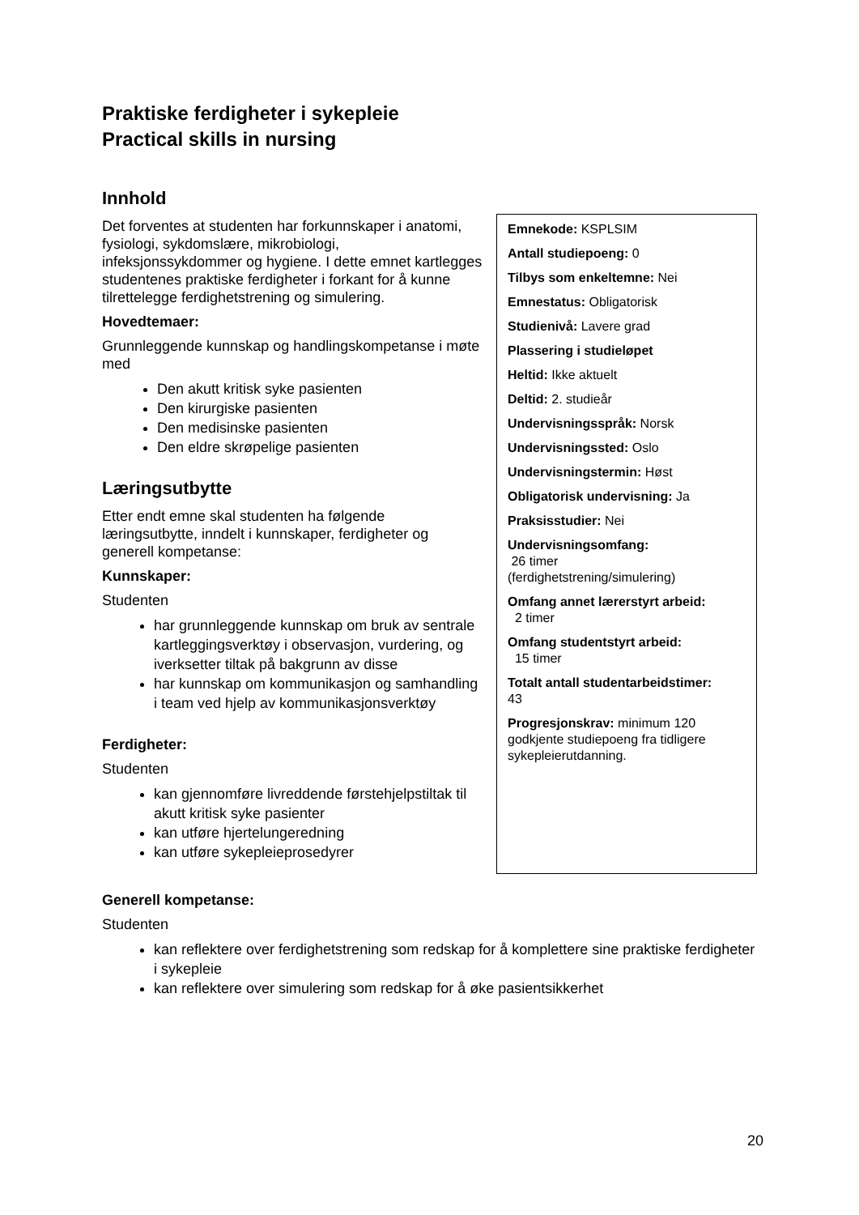Praktiske ferdigheter i sykepleie
Practical skills in nursing
Innhold
Emnekode: KSPLSIM
Antall studiepoeng: 0
Tilbys som enkeltemne: Nei
Emnestatus: Obligatorisk
Studienivå: Lavere grad
Plassering i studieløpet
Heltid: Ikke aktuelt
Deltid: 2. studieår
Undervisningsspråk: Norsk
Undervisningssted: Oslo
Undervisningstermin: Høst
Obligatorisk undervisning: Ja
Praksisstudier: Nei
Undervisningsomfang:
26 timer
(ferdighetstrening/simulering)
Omfang annet lærerstyrt arbeid:
2 timer
Omfang studentstyrt arbeid:
15 timer
Totalt antall studentarbeidstimer:
43
Progresjonskrav: minimum 120 godkjente studiepoeng fra tidligere sykepleierutdanning.
Det forventes at studenten har forkunnskaper i anatomi, fysiologi, sykdomslære, mikrobiologi, infeksjonssykdommer og hygiene. I dette emnet kartlegges studentenes praktiske ferdigheter i forkant for å kunne tilrettelegge ferdighetstrening og simulering.
Hovedtemaer:
Grunnleggende kunnskap og handlingskompetanse i møte med
Den akutt kritisk syke pasienten
Den kirurgiske pasienten
Den medisinske pasienten
Den eldre skrøpelige pasienten
Læringsutbytte
Etter endt emne skal studenten ha følgende læringsutbytte, inndelt i kunnskaper, ferdigheter og generell kompetanse:
Kunnskaper:
Studenten
har grunnleggende kunnskap om bruk av sentrale kartleggingsverktøy i observasjon, vurdering, og iverksetter tiltak på bakgrunn av disse
har kunnskap om kommunikasjon og samhandling i team ved hjelp av kommunikasjonsverktøy
Ferdigheter:
Studenten
kan gjennomføre livreddende førstehjelpstiltak til akutt kritisk syke pasienter
kan utføre hjertelungeredning
kan utføre sykepleieprosedyrer
Generell kompetanse:
Studenten
kan reflektere over ferdighetstrening som redskap for å komplettere sine praktiske ferdigheter i sykepleie
kan reflektere over simulering som redskap for å øke pasientsikkerhet
20